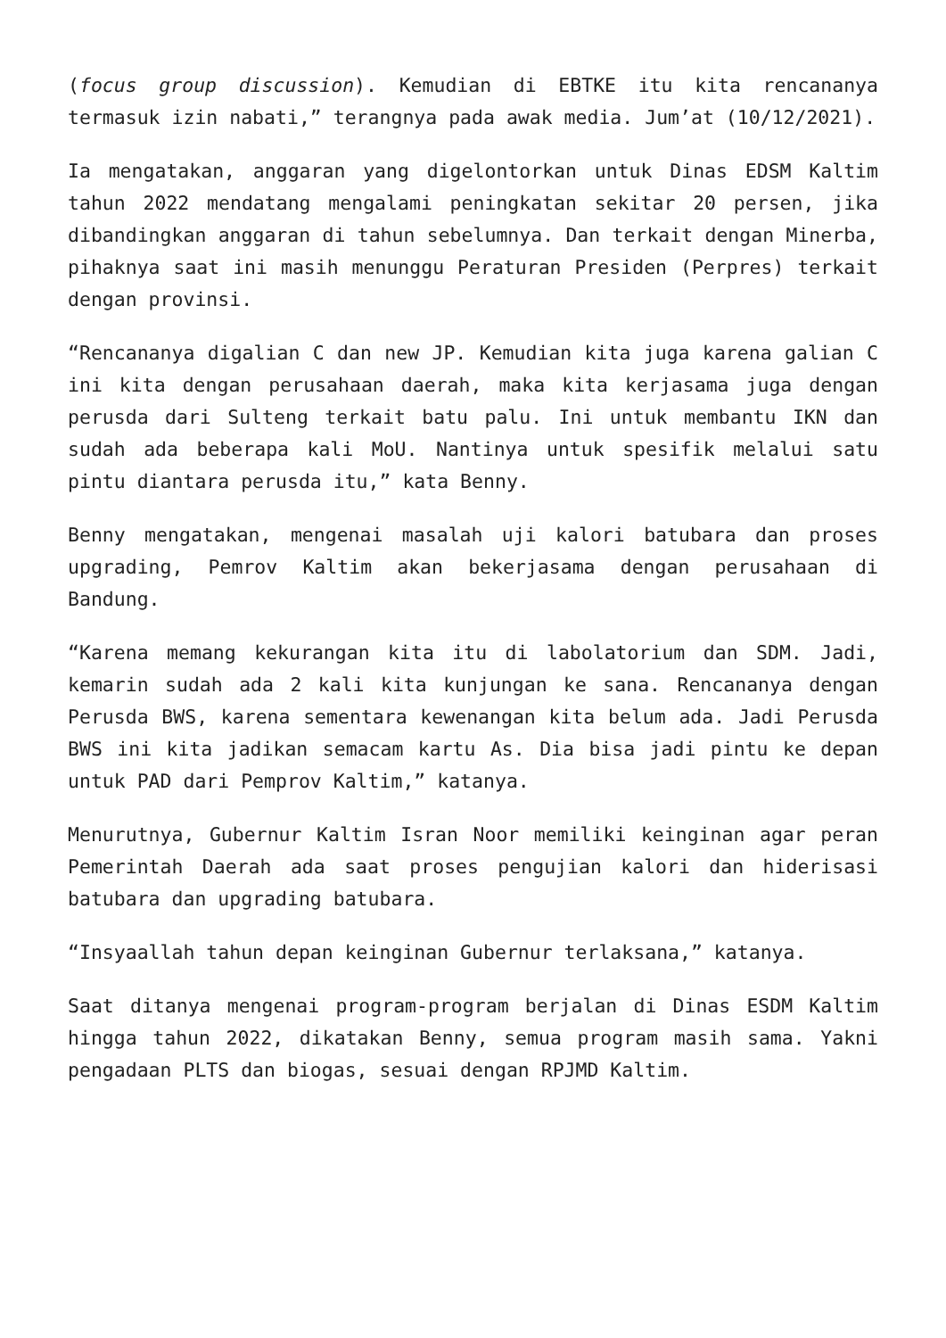(focus group discussion). Kemudian di EBTKE itu kita rencananya termasuk izin nabati,” terangnya pada awak media. Jum’at (10/12/2021).
Ia mengatakan, anggaran yang digelontorkan untuk Dinas EDSM Kaltim tahun 2022 mendatang mengalami peningkatan sekitar 20 persen, jika dibandingkan anggaran di tahun sebelumnya. Dan terkait dengan Minerba, pihaknya saat ini masih menunggu Peraturan Presiden (Perpres) terkait dengan provinsi.
“Rencananya digalian C dan new JP. Kemudian kita juga karena galian C ini kita dengan perusahaan daerah, maka kita kerjasama juga dengan perusda dari Sulteng terkait batu palu. Ini untuk membantu IKN dan sudah ada beberapa kali MoU. Nantinya untuk spesifik melalui satu pintu diantara perusda itu,” kata Benny.
Benny mengatakan, mengenai masalah uji kalori batubara dan proses upgrading, Pemrov Kaltim akan bekerjasama dengan perusahaan di Bandung.
“Karena memang kekurangan kita itu di labolatorium dan SDM. Jadi, kemarin sudah ada 2 kali kita kunjungan ke sana. Rencananya dengan Perusda BWS, karena sementara kewenangan kita belum ada. Jadi Perusda BWS ini kita jadikan semacam kartu As. Dia bisa jadi pintu ke depan untuk PAD dari Pemprov Kaltim,” katanya.
Menurutnya, Gubernur Kaltim Isran Noor memiliki keinginan agar peran Pemerintah Daerah ada saat proses pengujian kalori dan hiderisasi batubara dan upgrading batubara.
“Insyaallah tahun depan keinginan Gubernur terlaksana,” katanya.
Saat ditanya mengenai program-program berjalan di Dinas ESDM Kaltim hingga tahun 2022, dikatakan Benny, semua program masih sama. Yakni pengadaan PLTS dan biogas, sesuai dengan RPJMD Kaltim.